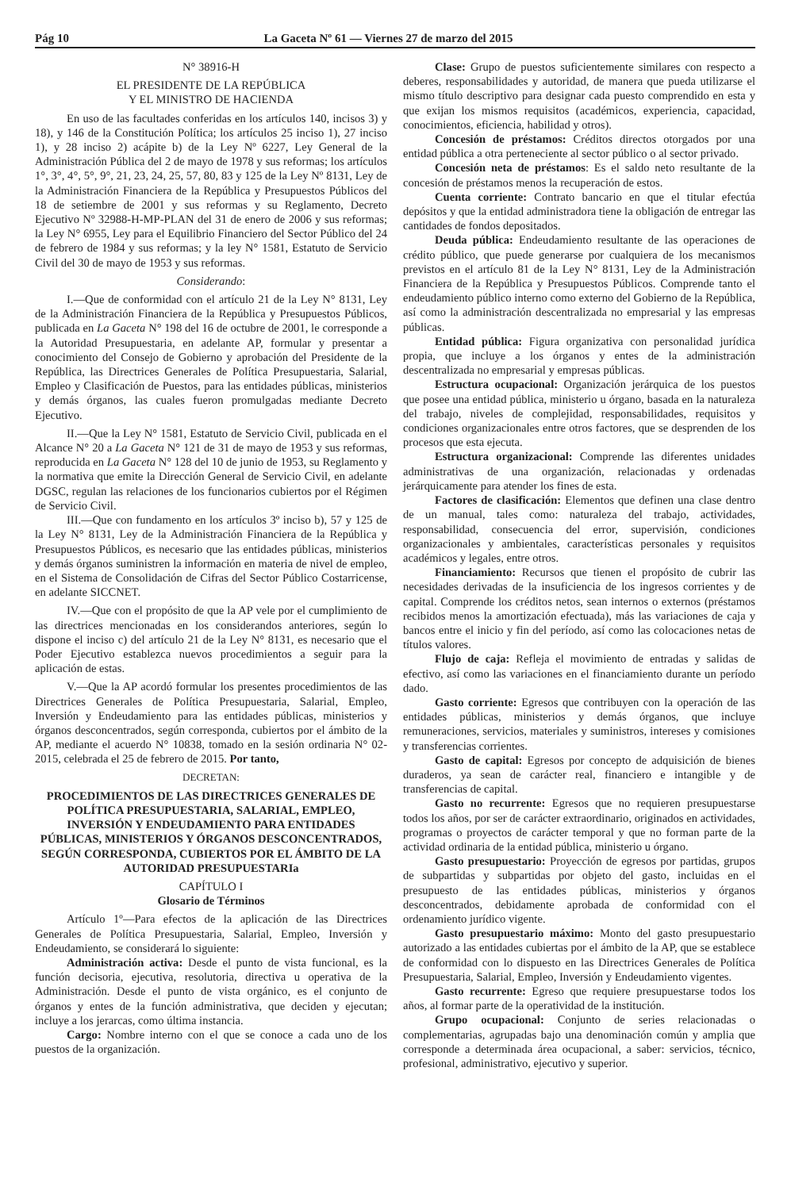Pág 10 La Gaceta Nº 61 — Viernes 27 de marzo del 2015
N° 38916-H
EL PRESIDENTE DE LA REPÚBLICA
Y EL MINISTRO DE HACIENDA
En uso de las facultades conferidas en los artículos 140, incisos 3) y 18), y 146 de la Constitución Política; los artículos 25 inciso 1), 27 inciso 1), y 28 inciso 2) acápite b) de la Ley Nº 6227, Ley General de la Administración Pública del 2 de mayo de 1978 y sus reformas; los artículos 1°, 3°, 4°, 5°, 9°, 21, 23, 24, 25, 57, 80, 83 y 125 de la Ley Nº 8131, Ley de la Administración Financiera de la República y Presupuestos Públicos del 18 de setiembre de 2001 y sus reformas y su Reglamento, Decreto Ejecutivo Nº 32988-H-MP-PLAN del 31 de enero de 2006 y sus reformas; la Ley N° 6955, Ley para el Equilibrio Financiero del Sector Público del 24 de febrero de 1984 y sus reformas; y la ley N° 1581, Estatuto de Servicio Civil del 30 de mayo de 1953 y sus reformas.
Considerando:
I.—Que de conformidad con el artículo 21 de la Ley N° 8131, Ley de la Administración Financiera de la República y Presupuestos Públicos, publicada en La Gaceta N° 198 del 16 de octubre de 2001, le corresponde a la Autoridad Presupuestaria, en adelante AP, formular y presentar a conocimiento del Consejo de Gobierno y aprobación del Presidente de la República, las Directrices Generales de Política Presupuestaria, Salarial, Empleo y Clasificación de Puestos, para las entidades públicas, ministerios y demás órganos, las cuales fueron promulgadas mediante Decreto Ejecutivo.
II.—Que la Ley N° 1581, Estatuto de Servicio Civil, publicada en el Alcance N° 20 a La Gaceta N° 121 de 31 de mayo de 1953 y sus reformas, reproducida en La Gaceta N° 128 del 10 de junio de 1953, su Reglamento y la normativa que emite la Dirección General de Servicio Civil, en adelante DGSC, regulan las relaciones de los funcionarios cubiertos por el Régimen de Servicio Civil.
III.—Que con fundamento en los artículos 3º inciso b), 57 y 125 de la Ley N° 8131, Ley de la Administración Financiera de la República y Presupuestos Públicos, es necesario que las entidades públicas, ministerios y demás órganos suministren la información en materia de nivel de empleo, en el Sistema de Consolidación de Cifras del Sector Público Costarricense, en adelante SICCNET.
IV.—Que con el propósito de que la AP vele por el cumplimiento de las directrices mencionadas en los considerandos anteriores, según lo dispone el inciso c) del artículo 21 de la Ley N° 8131, es necesario que el Poder Ejecutivo establezca nuevos procedimientos a seguir para la aplicación de estas.
V.—Que la AP acordó formular los presentes procedimientos de las Directrices Generales de Política Presupuestaria, Salarial, Empleo, Inversión y Endeudamiento para las entidades públicas, ministerios y órganos desconcentrados, según corresponda, cubiertos por el ámbito de la AP, mediante el acuerdo N° 10838, tomado en la sesión ordinaria N° 02-2015, celebrada el 25 de febrero de 2015. Por tanto,
DECRETAN:
PROCEDIMIENTOS DE LAS DIRECTRICES GENERALES DE POLÍTICA PRESUPUESTARIA, SALARIAL, EMPLEO, INVERSIÓN Y ENDEUDAMIENTO PARA ENTIDADES PÚBLICAS, MINISTERIOS Y ÓRGANOS DESCONCENTRADOS, SEGÚN CORRESPONDA, CUBIERTOS POR EL ÁMBITO DE LA AUTORIDAD PRESUPUESTARIa
CAPÍTULO I
Glosario de Términos
Artículo 1º—Para efectos de la aplicación de las Directrices Generales de Política Presupuestaria, Salarial, Empleo, Inversión y Endeudamiento, se considerará lo siguiente:
Administración activa: Desde el punto de vista funcional, es la función decisoria, ejecutiva, resolutoria, directiva u operativa de la Administración. Desde el punto de vista orgánico, es el conjunto de órganos y entes de la función administrativa, que deciden y ejecutan; incluye a los jerarcas, como última instancia.
Cargo: Nombre interno con el que se conoce a cada uno de los puestos de la organización.
Clase: Grupo de puestos suficientemente similares con respecto a deberes, responsabilidades y autoridad, de manera que pueda utilizarse el mismo título descriptivo para designar cada puesto comprendido en esta y que exijan los mismos requisitos (académicos, experiencia, capacidad, conocimientos, eficiencia, habilidad y otros).
Concesión de préstamos: Créditos directos otorgados por una entidad pública a otra perteneciente al sector público o al sector privado.
Concesión neta de préstamos: Es el saldo neto resultante de la concesión de préstamos menos la recuperación de estos.
Cuenta corriente: Contrato bancario en que el titular efectúa depósitos y que la entidad administradora tiene la obligación de entregar las cantidades de fondos depositados.
Deuda pública: Endeudamiento resultante de las operaciones de crédito público, que puede generarse por cualquiera de los mecanismos previstos en el artículo 81 de la Ley N° 8131, Ley de la Administración Financiera de la República y Presupuestos Públicos. Comprende tanto el endeudamiento público interno como externo del Gobierno de la República, así como la administración descentralizada no empresarial y las empresas públicas.
Entidad pública: Figura organizativa con personalidad jurídica propia, que incluye a los órganos y entes de la administración descentralizada no empresarial y empresas públicas.
Estructura ocupacional: Organización jerárquica de los puestos que posee una entidad pública, ministerio u órgano, basada en la naturaleza del trabajo, niveles de complejidad, responsabilidades, requisitos y condiciones organizacionales entre otros factores, que se desprenden de los procesos que esta ejecuta.
Estructura organizacional: Comprende las diferentes unidades administrativas de una organización, relacionadas y ordenadas jerárquicamente para atender los fines de esta.
Factores de clasificación: Elementos que definen una clase dentro de un manual, tales como: naturaleza del trabajo, actividades, responsabilidad, consecuencia del error, supervisión, condiciones organizacionales y ambientales, características personales y requisitos académicos y legales, entre otros.
Financiamiento: Recursos que tienen el propósito de cubrir las necesidades derivadas de la insuficiencia de los ingresos corrientes y de capital. Comprende los créditos netos, sean internos o externos (préstamos recibidos menos la amortización efectuada), más las variaciones de caja y bancos entre el inicio y fin del período, así como las colocaciones netas de títulos valores.
Flujo de caja: Refleja el movimiento de entradas y salidas de efectivo, así como las variaciones en el financiamiento durante un período dado.
Gasto corriente: Egresos que contribuyen con la operación de las entidades públicas, ministerios y demás órganos, que incluye remuneraciones, servicios, materiales y suministros, intereses y comisiones y transferencias corrientes.
Gasto de capital: Egresos por concepto de adquisición de bienes duraderos, ya sean de carácter real, financiero e intangible y de transferencias de capital.
Gasto no recurrente: Egresos que no requieren presupuestarse todos los años, por ser de carácter extraordinario, originados en actividades, programas o proyectos de carácter temporal y que no forman parte de la actividad ordinaria de la entidad pública, ministerio u órgano.
Gasto presupuestario: Proyección de egresos por partidas, grupos de subpartidas y subpartidas por objeto del gasto, incluidas en el presupuesto de las entidades públicas, ministerios y órganos desconcentrados, debidamente aprobada de conformidad con el ordenamiento jurídico vigente.
Gasto presupuestario máximo: Monto del gasto presupuestario autorizado a las entidades cubiertas por el ámbito de la AP, que se establece de conformidad con lo dispuesto en las Directrices Generales de Política Presupuestaria, Salarial, Empleo, Inversión y Endeudamiento vigentes.
Gasto recurrente: Egreso que requiere presupuestarse todos los años, al formar parte de la operatividad de la institución.
Grupo ocupacional: Conjunto de series relacionadas o complementarias, agrupadas bajo una denominación común y amplia que corresponde a determinada área ocupacional, a saber: servicios, técnico, profesional, administrativo, ejecutivo y superior.